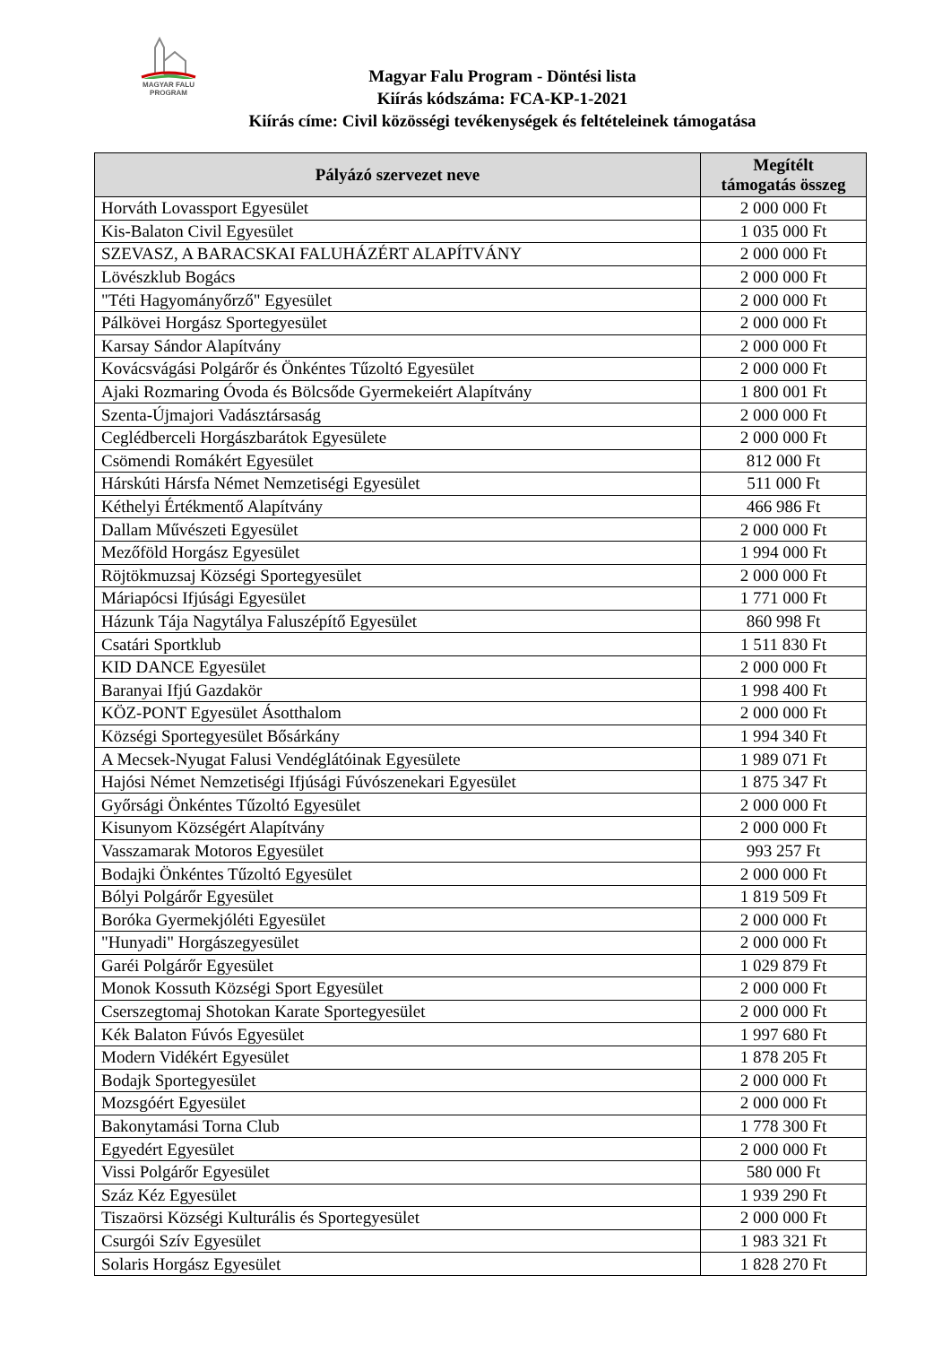MAGYAR FALU
PROGRAM
Magyar Falu Program - Döntési lista
Kiírás kódszáma: FCA-KP-1-2021
Kiírás címe: Civil közösségi tevékenységek és feltételeinek támogatása
| Pályázó szervezet neve | Megítélt támogatás összeg |
| --- | --- |
| Horváth Lovassport Egyesület | 2 000 000 Ft |
| Kis-Balaton Civil Egyesület | 1 035 000 Ft |
| SZEVASZ, A BARACSKAI FALUHÁZÉRT ALAPÍTVÁNY | 2 000 000 Ft |
| Lövészklub Bogács | 2 000 000 Ft |
| "Téti Hagyományőrző" Egyesület | 2 000 000 Ft |
| Pálkövei Horgász Sportegyesület | 2 000 000 Ft |
| Karsay Sándor Alapítvány | 2 000 000 Ft |
| Kovácsvágási Polgárőr és Önkéntes Tűzoltó Egyesület | 2 000 000 Ft |
| Ajaki Rozmaring Óvoda és Bölcsőde Gyermekeiért Alapítvány | 1 800 001 Ft |
| Szenta-Újmajori Vadásztársaság | 2 000 000 Ft |
| Ceglédberceli Horgászbarátok Egyesülete | 2 000 000 Ft |
| Csömendi Romákért Egyesület | 812 000 Ft |
| Hárskúti Hársfa Német Nemzetiségi Egyesület | 511 000 Ft |
| Kéthelyi Értékmentő Alapítvány | 466 986 Ft |
| Dallam Művészeti Egyesület | 2 000 000 Ft |
| Mezőföld Horgász Egyesület | 1 994 000 Ft |
| Röjtökmuzsaj Községi Sportegyesület | 2 000 000 Ft |
| Máriapócsi Ifjúsági Egyesület | 1 771 000 Ft |
| Házunk Tája Nagytálya Faluszépítő Egyesület | 860 998 Ft |
| Csatári Sportklub | 1 511 830 Ft |
| KID DANCE Egyesület | 2 000 000 Ft |
| Baranyai Ifjú Gazdakör | 1 998 400 Ft |
| KÖZ-PONT Egyesület Ásotthalom | 2 000 000 Ft |
| Községi Sportegyesület Bősárkány | 1 994 340 Ft |
| A Mecsek-Nyugat Falusi Vendéglátóinak Egyesülete | 1 989 071 Ft |
| Hajósi Német Nemzetiségi Ifjúsági Fúvószenekari Egyesület | 1 875 347 Ft |
| Győrsági Önkéntes Tűzoltó Egyesület | 2 000 000 Ft |
| Kisunyom Községért Alapítvány | 2 000 000 Ft |
| Vasszamarak Motoros Egyesület | 993 257 Ft |
| Bodajki Önkéntes Tűzoltó Egyesület | 2 000 000 Ft |
| Bólyi Polgárőr Egyesület | 1 819 509 Ft |
| Boróka Gyermekjóléti Egyesület | 2 000 000 Ft |
| "Hunyadi" Horgászegyesület | 2 000 000 Ft |
| Garéi Polgárőr Egyesület | 1 029 879 Ft |
| Monok Kossuth Községi Sport Egyesület | 2 000 000 Ft |
| Cserszegtomaj Shotokan Karate Sportegyesület | 2 000 000 Ft |
| Kék Balaton Fúvós Egyesület | 1 997 680 Ft |
| Modern Vidékért Egyesület | 1 878 205 Ft |
| Bodajk Sportegyesület | 2 000 000 Ft |
| Mozsgóért Egyesület | 2 000 000 Ft |
| Bakonytamási Torna Club | 1 778 300 Ft |
| Egyedért Egyesület | 2 000 000 Ft |
| Vissi Polgárőr Egyesület | 580 000 Ft |
| Száz Kéz Egyesület | 1 939 290 Ft |
| Tiszaörsi Községi Kulturális és Sportegyesület | 2 000 000 Ft |
| Csurgói Szív Egyesület | 1 983 321 Ft |
| Solaris Horgász Egyesület | 1 828 270 Ft |